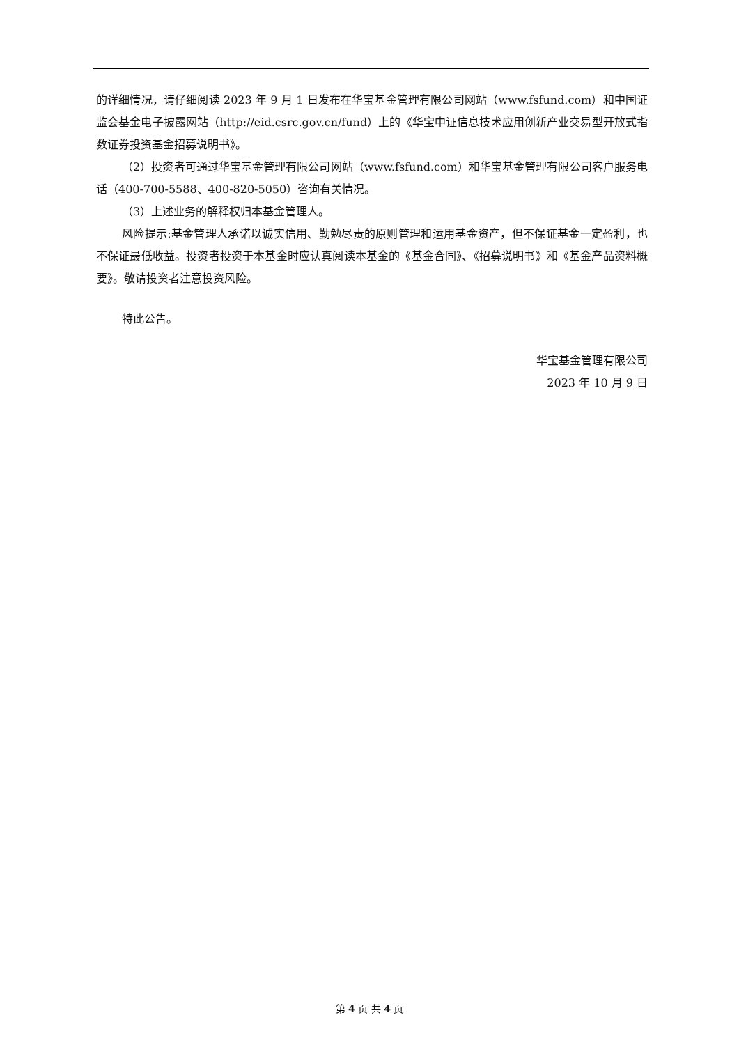的详细情况，请仔细阅读 2023 年 9 月 1 日发布在华宝基金管理有限公司网站（www.fsfund.com）和中国证监会基金电子披露网站（http://eid.csrc.gov.cn/fund）上的《华宝中证信息技术应用创新产业交易型开放式指数证券投资基金招募说明书》。
（2）投资者可通过华宝基金管理有限公司网站（www.fsfund.com）和华宝基金管理有限公司客户服务电话（400-700-5588、400-820-5050）咨询有关情况。
（3）上述业务的解释权归本基金管理人。
风险提示:基金管理人承诺以诚实信用、勤勉尽责的原则管理和运用基金资产，但不保证基金一定盈利，也不保证最低收益。投资者投资于本基金时应认真阅读本基金的《基金合同》、《招募说明书》和《基金产品资料概要》。敬请投资者注意投资风险。
特此公告。
华宝基金管理有限公司
2023 年 10 月 9 日
第 4 页 共 4 页